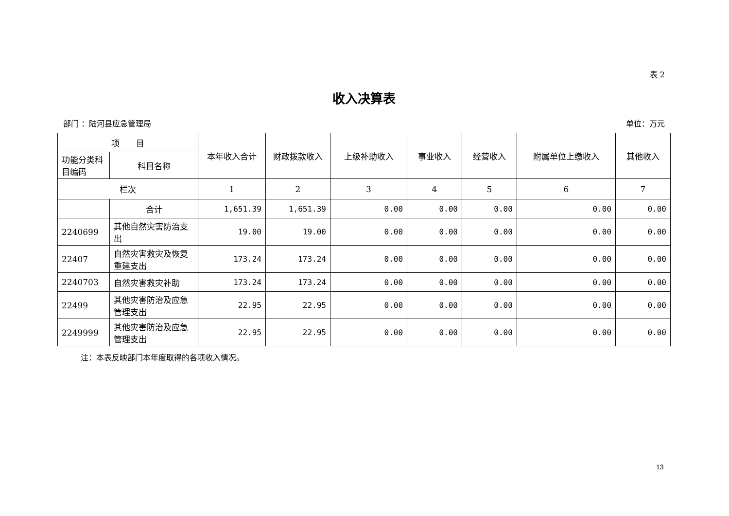表 2
收入决算表
部门 ：陆河县应急管理局 单位：万元
| 项 目 | | 本年收入合计 | 财政拨款收入 | 上级补助收入 | 事业收入 | 经营收入 | 附属单位上缴收入 | 其他收入 |
| --- | --- | --- | --- | --- | --- | --- | --- | --- |
| 功能分类科目编码 | 科目名称 | | | | | | | |
| 栏次 | | 1 | 2 | 3 | 4 | 5 | 6 | 7 |
| | 合计 | 1,651.39 | 1,651.39 | 0.00 | 0.00 | 0.00 | 0.00 | 0.00 |
| 2240699 | 其他自然灾害防治支出 | 19.00 | 19.00 | 0.00 | 0.00 | 0.00 | 0.00 | 0.00 |
| 22407 | 自然灾害救灾及恢复重建支出 | 173.24 | 173.24 | 0.00 | 0.00 | 0.00 | 0.00 | 0.00 |
| 2240703 | 自然灾害救灾补助 | 173.24 | 173.24 | 0.00 | 0.00 | 0.00 | 0.00 | 0.00 |
| 22499 | 其他灾害防治及应急管理支出 | 22.95 | 22.95 | 0.00 | 0.00 | 0.00 | 0.00 | 0.00 |
| 2249999 | 其他灾害防治及应急管理支出 | 22.95 | 22.95 | 0.00 | 0.00 | 0.00 | 0.00 | 0.00 |
注：本表反映部门本年度取得的各项收入情况。
13